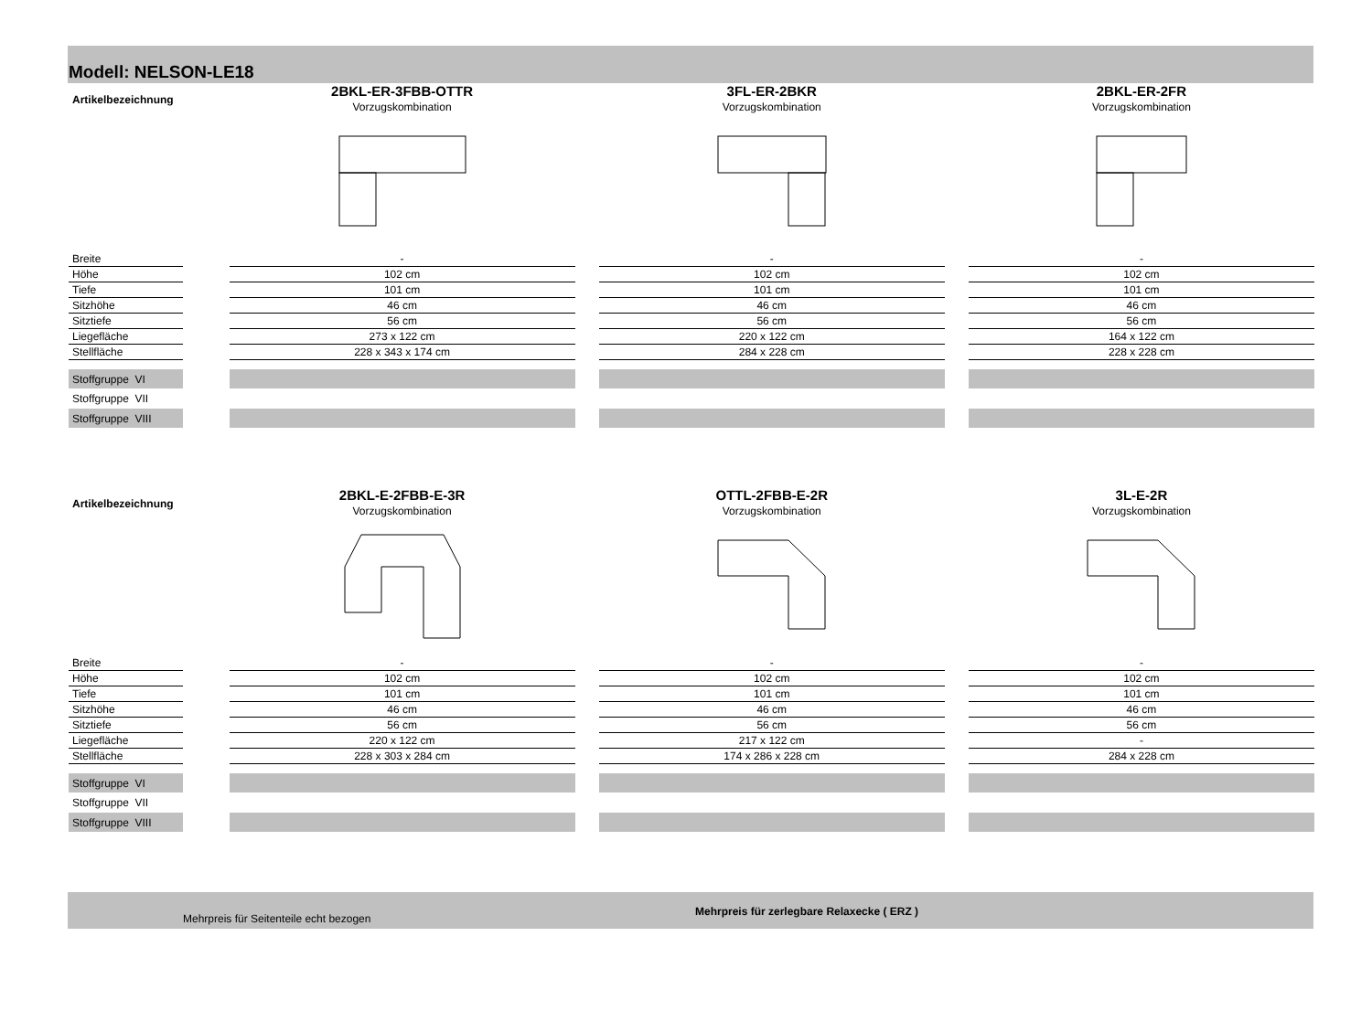Modell: NELSON-LE18
| Artikelbezeichnung | | 2BKL-ER-3FBB-OTTR Vorzugskombination | | 3FL-ER-2BKR Vorzugskombination | | 2BKL-ER-2FR Vorzugskombination |
| Breite | | - | | - | | - |
| Höhe | | 102 cm | | 102 cm | | 102 cm |
| Tiefe | | 101 cm | | 101 cm | | 101 cm |
| Sitzhöhe | | 46 cm | | 46 cm | | 46 cm |
| Sitztiefe | | 56 cm | | 56 cm | | 56 cm |
| Liegefläche | | 273 x 122 cm | | 220 x 122 cm | | 164 x 122 cm |
| Stellfläche | | 228 x 343 x 174 cm | | 284 x 228 cm | | 228 x 228 cm |
| Stoffgruppe VI | | | | | | |
| Stoffgruppe VII | | | | | | |
| Stoffgruppe VIII | | | | | | |
| Artikelbezeichnung | | 2BKL-E-2FBB-E-3R Vorzugskombination | | OTTL-2FBB-E-2R Vorzugskombination | | 3L-E-2R Vorzugskombination |
| Breite | | - | | - | | - |
| Höhe | | 102 cm | | 102 cm | | 102 cm |
| Tiefe | | 101 cm | | 101 cm | | 101 cm |
| Sitzhöhe | | 46 cm | | 46 cm | | 46 cm |
| Sitztiefe | | 56 cm | | 56 cm | | 56 cm |
| Liegefläche | | 220 x 122 cm | | 217 x 122 cm | | - |
| Stellfläche | | 228 x 303 x 284 cm | | 174 x 286 x 228 cm | | 284 x 228 cm |
| Stoffgruppe VI | | | | | | |
| Stoffgruppe VII | | | | | | |
| Stoffgruppe VIII | | | | | | |
Mehrpreis für Seitenteile echt bezogen
Mehrpreis für zerlegbare Relaxecke ( ERZ )